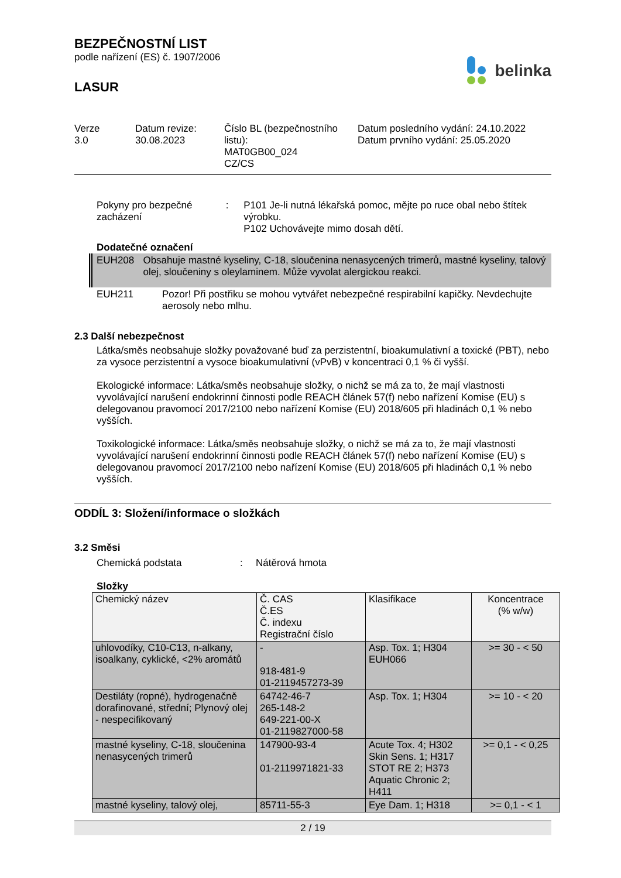BEZPEČNOSTNÍ LIST
podle nařízení (ES) č. 1907/2006
LASUR
belinka
Verze
3.0
Datum revize:
30.08.2023
Číslo BL (bezpečnostního listu):
MAT0GB00_024
CZ/CS
Datum posledního vydání: 24.10.2022
Datum prvního vydání: 25.05.2020
Pokyny pro bezpečné zacházení
: P101 Je-li nutná lékařská pomoc, mějte po ruce obal nebo štítek výrobku.
P102 Uchovávejte mimo dosah dětí.
Dodatečné označení
EUH208 Obsahuje mastné kyseliny, C-18, sloučenina nenasycených trimerů, mastné kyseliny, talový olej, sloučeniny s oleylaminem. Může vyvolat alergickou reakci.
EUH211 Pozor! Při postřiku se mohou vytvářet nebezpečné respirabilní kapičky. Nevdechujte aerosoly nebo mlhu.
2.3 Další nebezpečnost
Látka/směs neobsahuje složky považované buď za perzistentní, bioakumulativní a toxické (PBT), nebo za vysoce perzistentní a vysoce bioakumulativní (vPvB) v koncentraci 0,1 % či vyšší.
Ekologické informace: Látka/směs neobsahuje složky, o nichž se má za to, že mají vlastnosti vyvolávající narušení endokrinní činnosti podle REACH článek 57(f) nebo nařízení Komise (EU) s delegovanou pravomocí 2017/2100 nebo nařízení Komise (EU) 2018/605 při hladinách 0,1 % nebo vyšších.
Toxikologické informace: Látka/směs neobsahuje složky, o nichž se má za to, že mají vlastnosti vyvolávající narušení endokrinní činnosti podle REACH článek 57(f) nebo nařízení Komise (EU) s delegovanou pravomocí 2017/2100 nebo nařízení Komise (EU) 2018/605 při hladinách 0,1 % nebo vyšších.
ODDÍL 3: Složení/informace o složkách
3.2 Směsi
Chemická podstata : Nátěrová hmota
Složky
| Chemický název | Č. CAS Č.ES Č. indexu Registrační číslo | Klasifikace | Koncentrace (% w/w) |
| --- | --- | --- | --- |
| uhlovodíky, C10-C13, n-alkany, isoalkany, cyklické, <2% aromátů | - 918-481-9 01-2119457273-39 | Asp. Tox. 1; H304 EUH066 | >= 30 - < 50 |
| Destiláty (ropné), hydrogenačně dorafinované, střední; Plynový olej - nespecifikovaný | 64742-46-7 265-148-2 649-221-00-X 01-2119827000-58 | Asp. Tox. 1; H304 | >= 10 - < 20 |
| mastné kyseliny, C-18, sloučenina nenasycených trimerů | 147900-93-4 01-2119971821-33 | Acute Tox. 4; H302 Skin Sens. 1; H317 STOT RE 2; H373 Aquatic Chronic 2; H411 | >= 0,1 - < 0,25 |
| mastné kyseliny, talový olej, | 85711-55-3 | Eye Dam. 1; H318 | >= 0,1 - < 1 |
2 / 19